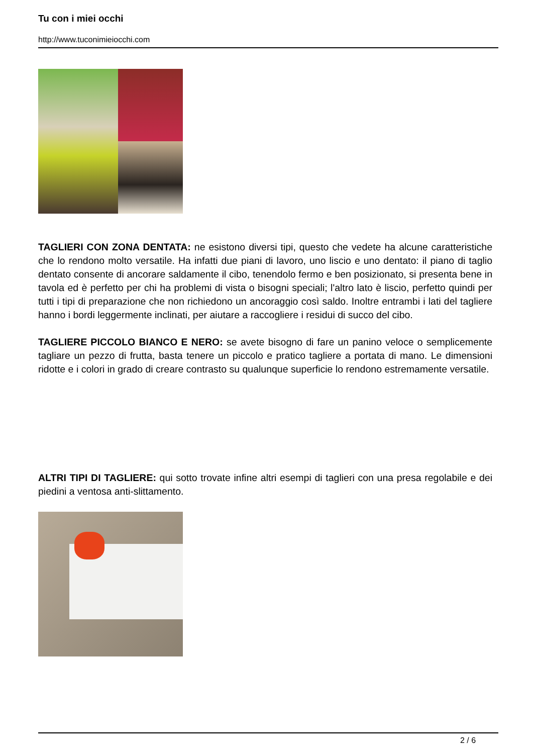Tu con i miei occhi
http://www.tuconimieiocchi.com
TAGLIERI CON ZONA DENTATA: ne esistono diversi tipi, questo che vedete ha alcune caratteristiche che lo rendono molto versatile. Ha infatti due piani di lavoro, uno liscio e uno dentato: il piano di taglio dentato consente di ancorare saldamente il cibo, tenendolo fermo e ben posizionato, si presenta bene in tavola ed è perfetto per chi ha problemi di vista o bisogni speciali; l'altro lato è liscio, perfetto quindi per tutti i tipi di preparazione che non richiedono un ancoraggio così saldo. Inoltre entrambi i lati del tagliere hanno i bordi leggermente inclinati, per aiutare a raccogliere i residui di succo del cibo.
TAGLIERE PICCOLO BIANCO E NERO: se avete bisogno di fare un panino veloce o semplicemente tagliare un pezzo di frutta, basta tenere un piccolo e pratico tagliere a portata di mano. Le dimensioni ridotte e i colori in grado di creare contrasto su qualunque superficie lo rendono estremamente versatile.
ALTRI TIPI DI TAGLIERE: qui sotto trovate infine altri esempi di taglieri con una presa regolabile e dei piedini a ventosa anti-slittamento.
2 / 6